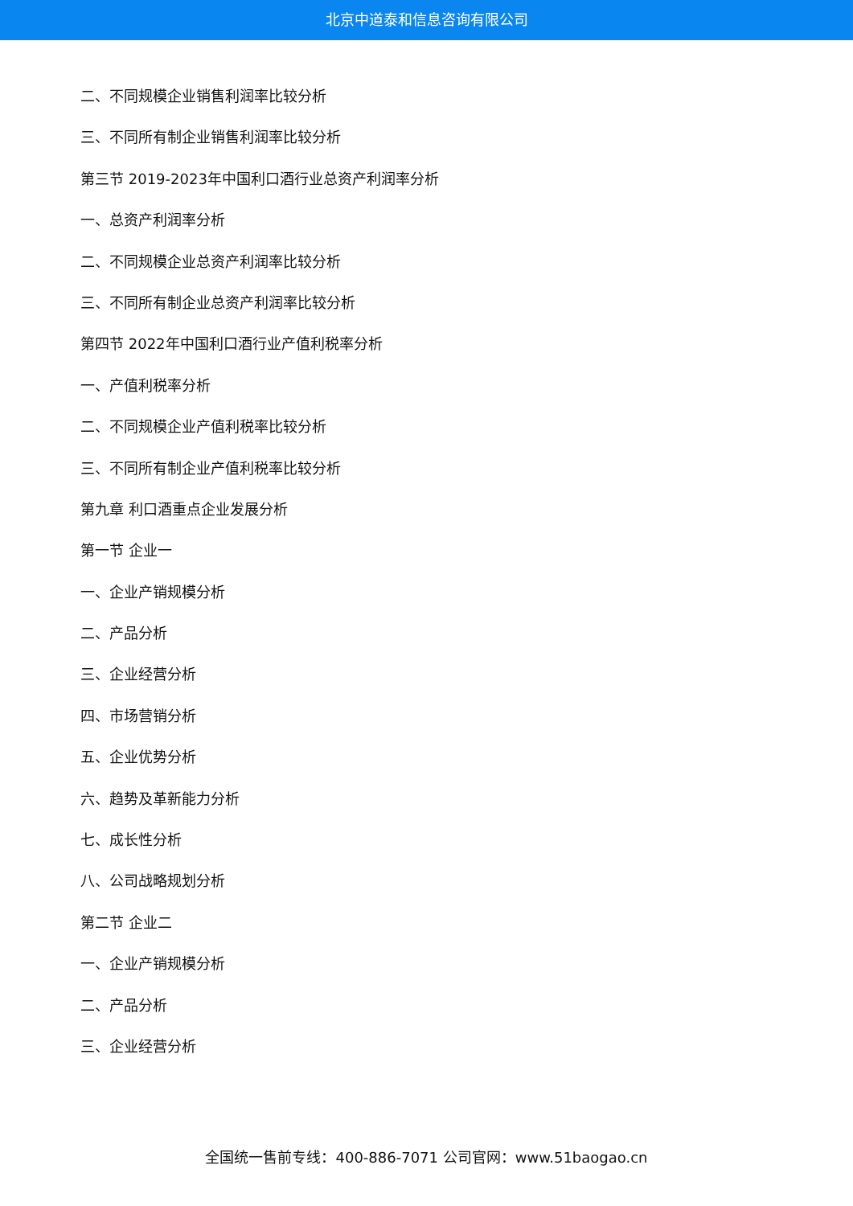北京中道泰和信息咨询有限公司
二、不同规模企业销售利润率比较分析
三、不同所有制企业销售利润率比较分析
第三节 2019-2023年中国利口酒行业总资产利润率分析
一、总资产利润率分析
二、不同规模企业总资产利润率比较分析
三、不同所有制企业总资产利润率比较分析
第四节 2022年中国利口酒行业产值利税率分析
一、产值利税率分析
二、不同规模企业产值利税率比较分析
三、不同所有制企业产值利税率比较分析
第九章 利口酒重点企业发展分析
第一节 企业一
一、企业产销规模分析
二、产品分析
三、企业经营分析
四、市场营销分析
五、企业优势分析
六、趋势及革新能力分析
七、成长性分析
八、公司战略规划分析
第二节 企业二
一、企业产销规模分析
二、产品分析
三、企业经营分析
全国统一售前专线：400-886-7071 公司官网：www.51baogao.cn